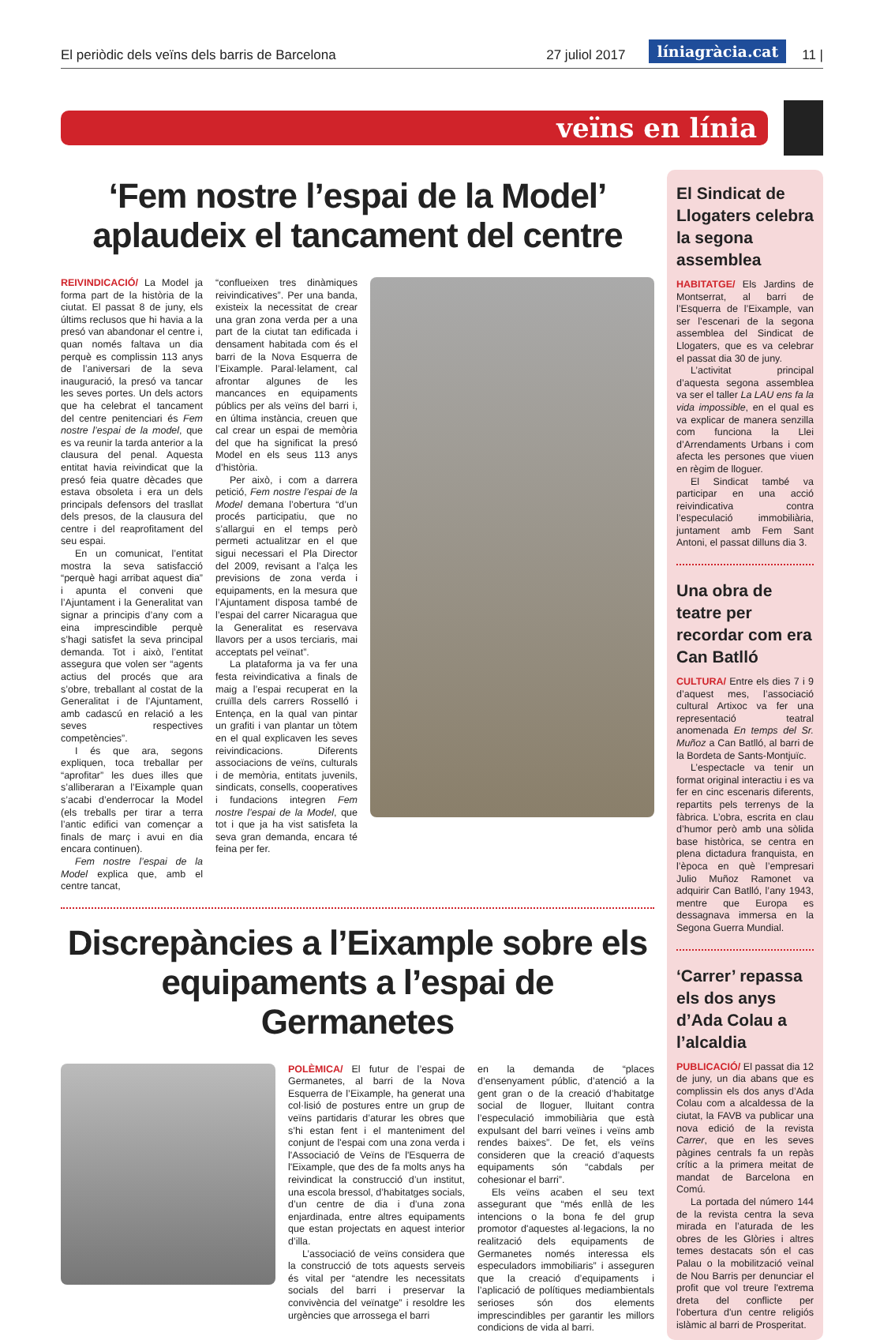El periòdic dels veïns dels barris de Barcelona 27 juliol 2017 líniagràcia.cat 11 |
veïns en línia
‘Fem nostre l’espai de la Model’ aplaudeix el tancament del centre
REIVINDICACIÓ/ La Model ja forma part de la història de la ciutat. El passat 8 de juny, els últims reclusos que hi havia a la presó van abandonar el centre i, quan només faltava un dia perquè es complissin 113 anys de l’aniversari de la seva inauguració, la presó va tancar les seves portes. Un dels actors que ha celebrat el tancament del centre penitenciari és Fem nostre l’espai de la model, que es va reunir la tarda anterior a la clausura del penal. Aquesta entitat havia reivindicat que la presó feia quatre dècades que estava obsoleta i era un dels principals defensors del trasllat dels presos, de la clausura del centre i del reaprofitament del seu espai.
En un comunicat, l’entitat mostra la seva satisfacció “perquè hagi arribat aquest dia” i apunta el conveni que l’Ajuntament i la Generalitat van signar a principis d’any com a eina imprescindible perquè s’hagi satisfet la seva principal demanda. Tot i això, l’entitat assegura que volen ser “agents actius del procés que ara s’obre, treballant al costat de la Generalitat i de l’Ajuntament, amb cadascú en relació a les seves respectives competències”.
I és que ara, segons expliquen, toca treballar per “aprofitar” les dues illes que s’alliberaran a l’Eixample quan s’acabi d’enderrocar la Model (els treballs per tirar a terra l’antic edifici van començar a finals de març i avui en dia encara continuen).
Fem nostre l’espai de la Model explica que, amb el centre tancat,
“conflueixen tres dinàmiques reivindicatives”. Per una banda, existeix la necessitat de crear una gran zona verda per a una part de la ciutat tan edificada i densament habitada com és el barri de la Nova Esquerra de l’Eixample. Paral·lelament, cal afrontar algunes de les mancances en equipaments públics per als veïns del barri i, en última instància, creuen que cal crear un espai de memòria del que ha significat la presó Model en els seus 113 anys d’història.
Per això, i com a darrera petició, Fem nostre l’espai de la Model demana l’obertura “d’un procés participatiu, que no s’allargui en el temps però permeti actualitzar en el que sigui necessari el Pla Director del 2009, revisant a l’alça les previsions de zona verda i equipaments, en la mesura que l’Ajuntament disposa també de l’espai del carrer Nicaragua que la Generalitat es reservava llavors per a usos terciaris, mai acceptats pel veïnat”.
La plataforma ja va fer una festa reivindicativa a finals de maig a l’espai recuperat en la cruïlla dels carrers Rosselló i Entença, en la qual van pintar un grafiti i van plantar un tòtem en el qual explicaven les seves reivindicacions. Diferents associacions de veïns, culturals i de memòria, entitats juvenils, sindicats, consells, cooperatives i fundacions integren Fem nostre l’espai de la Model, que tot i que ja ha vist satisfeta la seva gran demanda, encara té feina per fer.
Discrepàncies a l’Eixample sobre els equipaments a l’espai de Germanetes
POLÈMICA/ El futur de l’espai de Germanetes, al barri de la Nova Esquerra de l’Eixample, ha generat una col·lisió de postures entre un grup de veïns partidaris d’aturar les obres que s’hi estan fent i el manteniment del conjunt de l'espai com una zona verda i l'Associació de Veïns de l'Esquerra de l'Eixample, que des de fa molts anys ha reivindicat la construcció d’un institut, una escola bressol, d’habitatges socials, d’un centre de dia i d’una zona enjardinada, entre altres equipaments que estan projectats en aquest interior d’illa.
L’associació de veïns considera que la construcció de tots aquests serveis és vital per “atendre les necessitats socials del barri i preservar la convivència del veïnatge” i resoldre les urgències que arrossega el barri
en la demanda de “places d’ensenyament públic, d’atenció a la gent gran o de la creació d’habitatge social de lloguer, lluitant contra l’especulació immobiliària que està expulsant del barri veïnes i veïns amb rendes baixes”. De fet, els veïns consideren que la creació d’aquests equipaments són “cabdals per cohesionar el barri”.
Els veïns acaben el seu text assegurant que “més enllà de les intencions o la bona fe del grup promotor d'aquestes al·legacions, la no realització dels equipaments de Germanetes només interessa els especuladors immobiliaris” i asseguren que la creació d’equipaments i l’aplicació de polítiques mediambientals serioses són dos elements imprescindibles per garantir les millors condicions de vida al barri.
El Sindicat de Llogaters celebra la segona assemblea
HABITATGE/ Els Jardins de Montserrat, al barri de l’Esquerra de l’Eixample, van ser l’escenari de la segona assemblea del Sindicat de Llogaters, que es va celebrar el passat dia 30 de juny.
L’activitat principal d’aquesta segona assemblea va ser el taller La LAU ens fa la vida impossible, en el qual es va explicar de manera senzilla com funciona la Llei d’Arrendaments Urbans i com afecta les persones que viuen en règim de lloguer.
El Sindicat també va participar en una acció reivindicativa contra l’especulació immobiliària, juntament amb Fem Sant Antoni, el passat dilluns dia 3.
Una obra de teatre per recordar com era Can Batlló
CULTURA/ Entre els dies 7 i 9 d’aquest mes, l’associació cultural Artixoc va fer una representació teatral anomenada En temps del Sr. Muñoz a Can Batlló, al barri de la Bordeta de Sants-Montjuïc.
L’espectacle va tenir un format original interactiu i es va fer en cinc escenaris diferents, repartits pels terrenys de la fàbrica. L’obra, escrita en clau d’humor però amb una sòlida base històrica, se centra en plena dictadura franquista, en l’època en què l’empresari Julio Muñoz Ramonet va adquirir Can Batlló, l’any 1943, mentre que Europa es dessagnava immersa en la Segona Guerra Mundial.
‘Carrer’ repassa els dos anys d’Ada Colau a l’alcaldia
PUBLICACIÓ/ El passat dia 12 de juny, un dia abans que es complissin els dos anys d’Ada Colau com a alcaldessa de la ciutat, la FAVB va publicar una nova edició de la revista Carrer, que en les seves pàgines centrals fa un repàs crític a la primera meitat de mandat de Barcelona en Comú.
La portada del número 144 de la revista centra la seva mirada en l’aturada de les obres de les Glòries i altres temes destacats són el cas Palau o la mobilització veïnal de Nou Barris per denunciar el profit que vol treure l'extrema dreta del conflicte per l'obertura d'un centre religiós islàmic al barri de Prosperitat.